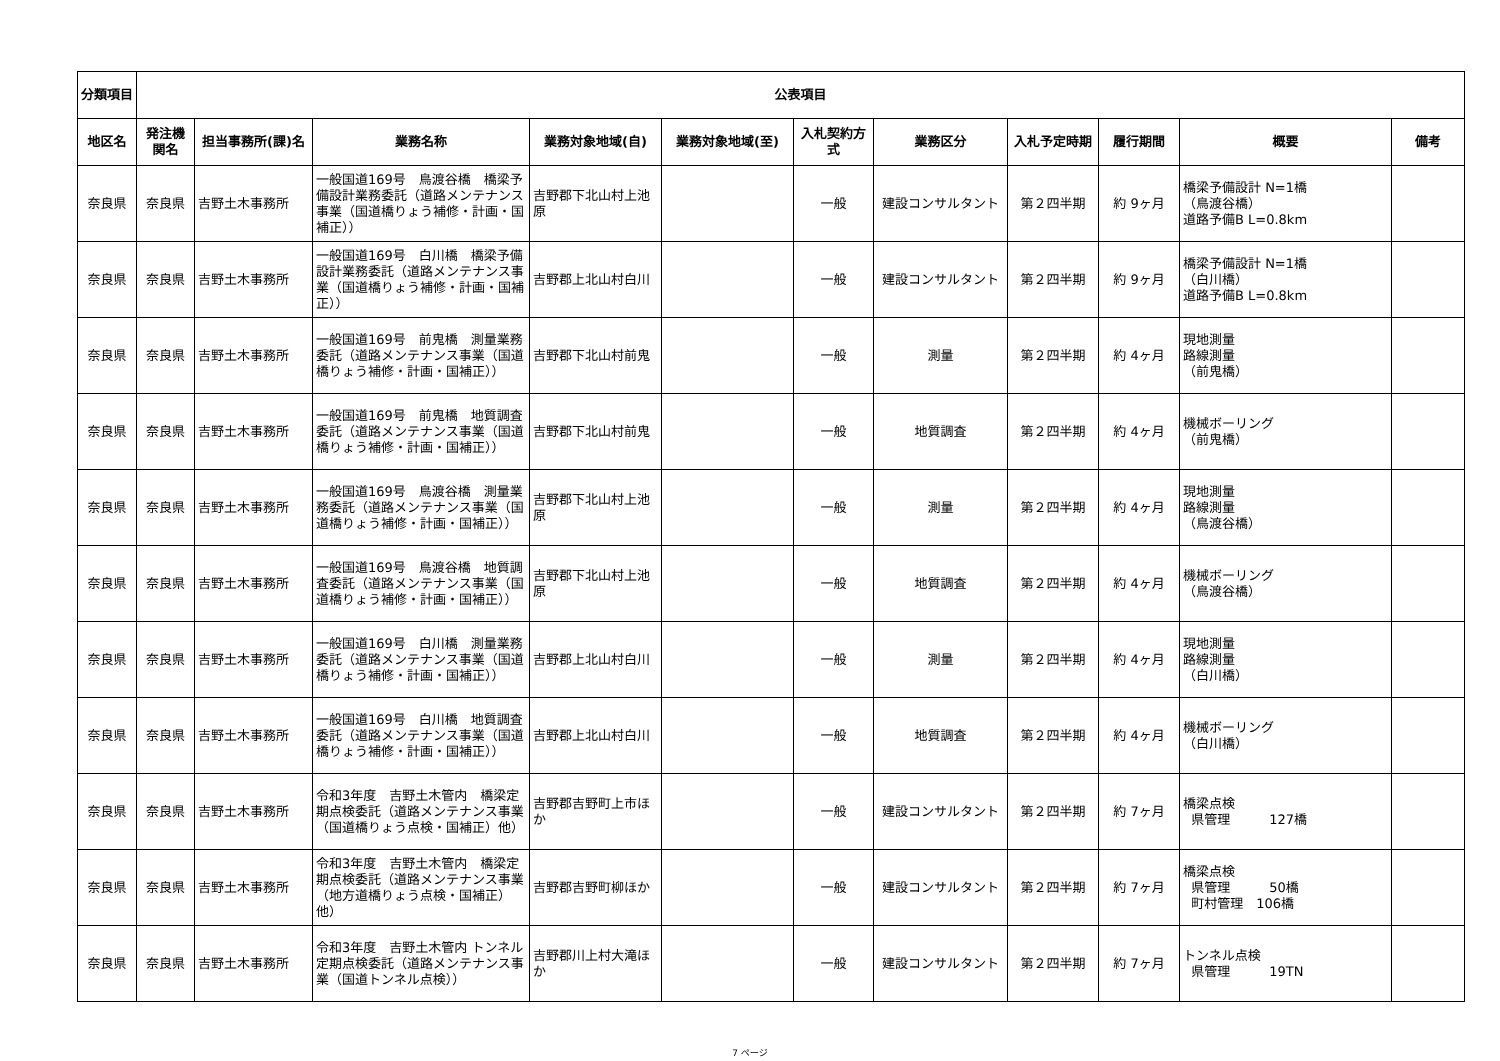| 分類項目 | 公表項目 | | | | | | | | | | |
| --- | --- | --- | --- | --- | --- | --- | --- | --- | --- | --- | --- |
| 地区名 | 発注機関名 | 担当事務所(課)名 | 業務名称 | 業務対象地域(自) | 業務対象地域(至) | 入札契約方式 | 業務区分 | 入札予定時期 | 履行期間 | 概要 | 備考 |
| 奈良県 | 奈良県 | 吉野土木事務所 | 一般国道169号 鳥渡谷橋 橋梁予備設計業務委託（道路メンテナンス事業（国道橋りょう補修・計画・国補正）） | 吉野郡下北山村上池原 | | 一般 | 建設コンサルタント | 第２四半期 | 約 9ヶ月 | 橋梁予備設計 N=1橋 （鳥渡谷橋） 道路予備B L=0.8km | |
| 奈良県 | 奈良県 | 吉野土木事務所 | 一般国道169号 白川橋 橋梁予備設計業務委託（道路メンテナンス事業（国道橋りょう補修・計画・国補正）） | 吉野郡上北山村白川 | | 一般 | 建設コンサルタント | 第２四半期 | 約 9ヶ月 | 橋梁予備設計 N=1橋 （白川橋） 道路予備B L=0.8km | |
| 奈良県 | 奈良県 | 吉野土木事務所 | 一般国道169号 前鬼橋 測量業務委託（道路メンテナンス事業（国道橋りょう補修・計画・国補正）） | 吉野郡下北山村前鬼 | | 一般 | 測量 | 第２四半期 | 約 4ヶ月 | 現地測量 路線測量 （前鬼橋） | |
| 奈良県 | 奈良県 | 吉野土木事務所 | 一般国道169号 前鬼橋 地質調査委託（道路メンテナンス事業（国道橋りょう補修・計画・国補正）） | 吉野郡下北山村前鬼 | | 一般 | 地質調査 | 第２四半期 | 約 4ヶ月 | 機械ボーリング （前鬼橋） | |
| 奈良県 | 奈良県 | 吉野土木事務所 | 一般国道169号 鳥渡谷橋 測量業務委託（道路メンテナンス事業（国道橋りょう補修・計画・国補正）） | 吉野郡下北山村上池原 | | 一般 | 測量 | 第２四半期 | 約 4ヶ月 | 現地測量 路線測量 （鳥渡谷橋） | |
| 奈良県 | 奈良県 | 吉野土木事務所 | 一般国道169号 鳥渡谷橋 地質調査委託（道路メンテナンス事業（国道橋りょう補修・計画・国補正）） | 吉野郡下北山村上池原 | | 一般 | 地質調査 | 第２四半期 | 約 4ヶ月 | 機械ボーリング （鳥渡谷橋） | |
| 奈良県 | 奈良県 | 吉野土木事務所 | 一般国道169号 白川橋 測量業務委託（道路メンテナンス事業（国道橋りょう補修・計画・国補正）） | 吉野郡上北山村白川 | | 一般 | 測量 | 第２四半期 | 約 4ヶ月 | 現地測量 路線測量 （白川橋） | |
| 奈良県 | 奈良県 | 吉野土木事務所 | 一般国道169号 白川橋 地質調査委託（道路メンテナンス事業（国道橋りょう補修・計画・国補正）） | 吉野郡上北山村白川 | | 一般 | 地質調査 | 第２四半期 | 約 4ヶ月 | 機械ボーリング （白川橋） | |
| 奈良県 | 奈良県 | 吉野土木事務所 | 令和3年度 吉野土木管内 橋梁定期点検委託（道路メンテナンス事業（国道橋りょう点検・国補正）他） | 吉野郡吉野町上市ほか | | 一般 | 建設コンサルタント | 第２四半期 | 約 7ヶ月 | 橋梁点検 県管理 127橋 | |
| 奈良県 | 奈良県 | 吉野土木事務所 | 令和3年度 吉野土木管内 橋梁定期点検委託（道路メンテナンス事業（地方道橋りょう点検・国補正）他） | 吉野郡吉野町柳ほか | | 一般 | 建設コンサルタント | 第２四半期 | 約 7ヶ月 | 橋梁点検 県管理 50橋 町村管理 106橋 | |
| 奈良県 | 奈良県 | 吉野土木事務所 | 令和3年度 吉野土木管内 トンネル定期点検委託（道路メンテナンス事業（国道トンネル点検）） | 吉野郡川上村大滝ほか | | 一般 | 建設コンサルタント | 第２四半期 | 約 7ヶ月 | トンネル点検 県管理 19TN | |
7 ページ